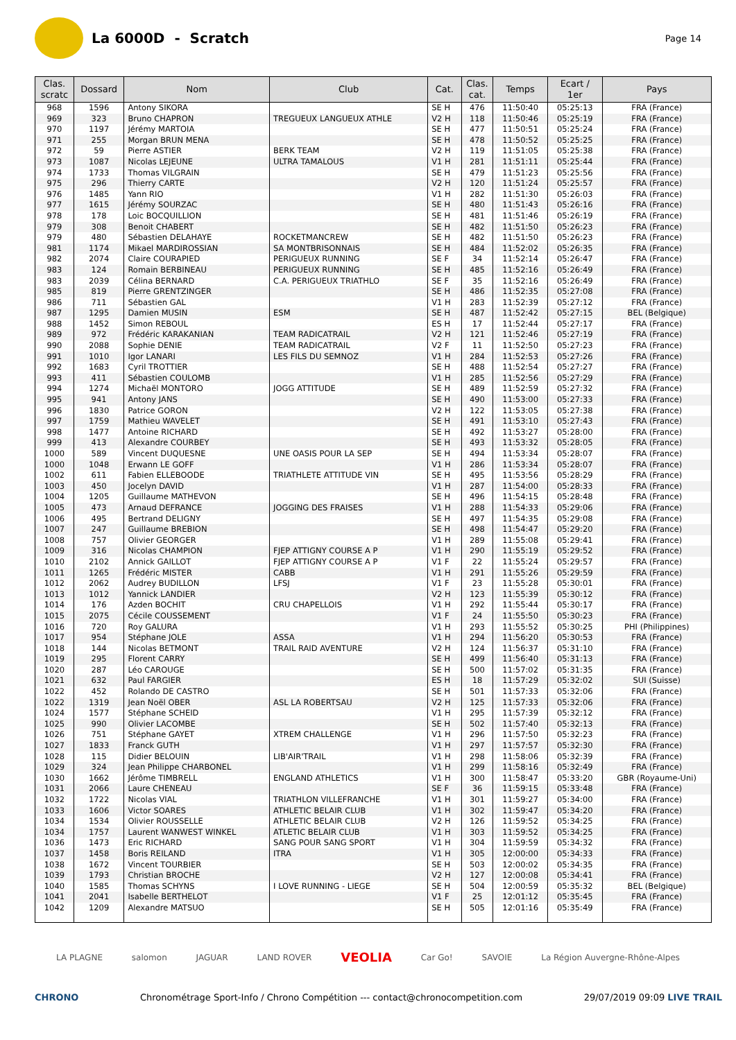La 6000D - Scratch
Page 14
| Clas. scratc | Dossard | Nom | Club | Cat. | Clas. cat. | Temps | Ecart / 1er | Pays |
| --- | --- | --- | --- | --- | --- | --- | --- | --- |
| 968 | 1596 | Antony SIKORA | | SE H | 476 | 11:50:40 | 05:25:13 | FRA (France) |
| 969 | 323 | Bruno CHAPRON | TREGUEUX LANGUEUX ATHLE | V2 H | 118 | 11:50:46 | 05:25:19 | FRA (France) |
| 970 | 1197 | Jérémy MARTOIA | | SE H | 477 | 11:50:51 | 05:25:24 | FRA (France) |
| 971 | 255 | Morgan BRUN MENA | | SE H | 478 | 11:50:52 | 05:25:25 | FRA (France) |
| 972 | 59 | Pierre ASTIER | BERK TEAM | V2 H | 119 | 11:51:05 | 05:25:38 | FRA (France) |
| 973 | 1087 | Nicolas LEJEUNE | ULTRA TAMALOUS | V1 H | 281 | 11:51:11 | 05:25:44 | FRA (France) |
| 974 | 1733 | Thomas VILGRAIN | | SE H | 479 | 11:51:23 | 05:25:56 | FRA (France) |
| 975 | 296 | Thierry CARTE | | V2 H | 120 | 11:51:24 | 05:25:57 | FRA (France) |
| 976 | 1485 | Yann RIO | | V1 H | 282 | 11:51:30 | 05:26:03 | FRA (France) |
| 977 | 1615 | Jérémy SOURZAC | | SE H | 480 | 11:51:43 | 05:26:16 | FRA (France) |
| 978 | 178 | Loic BOCQUILLION | | SE H | 481 | 11:51:46 | 05:26:19 | FRA (France) |
| 979 | 308 | Benoit CHABERT | | SE H | 482 | 11:51:50 | 05:26:23 | FRA (France) |
| 979 | 480 | Sébastien DELAHAYE | ROCKETMANCREW | SE H | 482 | 11:51:50 | 05:26:23 | FRA (France) |
| 981 | 1174 | Mikael MARDIROSSIAN | SA MONTBRISONNAIS | SE H | 484 | 11:52:02 | 05:26:35 | FRA (France) |
| 982 | 2074 | Claire COURAPIED | PERIGUEUX RUNNING | SE F | 34 | 11:52:14 | 05:26:47 | FRA (France) |
| 983 | 124 | Romain BERBINEAU | PERIGUEUX RUNNING | SE H | 485 | 11:52:16 | 05:26:49 | FRA (France) |
| 983 | 2039 | Célina BERNARD | C.A. PERIGUEUX TRIATHLO | SE F | 35 | 11:52:16 | 05:26:49 | FRA (France) |
| 985 | 819 | Pierre GRENTZINGER | | SE H | 486 | 11:52:35 | 05:27:08 | FRA (France) |
| 986 | 711 | Sébastien GAL | | V1 H | 283 | 11:52:39 | 05:27:12 | FRA (France) |
| 987 | 1295 | Damien MUSIN | ESM | SE H | 487 | 11:52:42 | 05:27:15 | BEL (Belgique) |
| 988 | 1452 | Simon REBOUL | | ES H | 17 | 11:52:44 | 05:27:17 | FRA (France) |
| 989 | 972 | Frédéric KARAKANIAN | TEAM RADICATRAIL | V2 H | 121 | 11:52:46 | 05:27:19 | FRA (France) |
| 990 | 2088 | Sophie DENIE | TEAM RADICATRAIL | V2 F | 11 | 11:52:50 | 05:27:23 | FRA (France) |
| 991 | 1010 | Igor LANARI | LES FILS DU SEMNOZ | V1 H | 284 | 11:52:53 | 05:27:26 | FRA (France) |
| 992 | 1683 | Cyril TROTTIER | | SE H | 488 | 11:52:54 | 05:27:27 | FRA (France) |
| 993 | 411 | Sébastien COULOMB | | V1 H | 285 | 11:52:56 | 05:27:29 | FRA (France) |
| 994 | 1274 | Michaël MONTORO | JOGG ATTITUDE | SE H | 489 | 11:52:59 | 05:27:32 | FRA (France) |
| 995 | 941 | Antony JANS | | SE H | 490 | 11:53:00 | 05:27:33 | FRA (France) |
| 996 | 1830 | Patrice GORON | | V2 H | 122 | 11:53:05 | 05:27:38 | FRA (France) |
| 997 | 1759 | Mathieu WAVELET | | SE H | 491 | 11:53:10 | 05:27:43 | FRA (France) |
| 998 | 1477 | Antoine RICHARD | | SE H | 492 | 11:53:27 | 05:28:00 | FRA (France) |
| 999 | 413 | Alexandre COURBEY | | SE H | 493 | 11:53:32 | 05:28:05 | FRA (France) |
| 1000 | 589 | Vincent DUQUESNE | UNE OASIS POUR LA SEP | SE H | 494 | 11:53:34 | 05:28:07 | FRA (France) |
| 1000 | 1048 | Erwann LE GOFF | | V1 H | 286 | 11:53:34 | 05:28:07 | FRA (France) |
| 1002 | 611 | Fabien ELLEBOODE | TRIATHLETE ATTITUDE VIN | SE H | 495 | 11:53:56 | 05:28:29 | FRA (France) |
| 1003 | 450 | Jocelyn DAVID | | V1 H | 287 | 11:54:00 | 05:28:33 | FRA (France) |
| 1004 | 1205 | Guillaume MATHEVON | | SE H | 496 | 11:54:15 | 05:28:48 | FRA (France) |
| 1005 | 473 | Arnaud DEFRANCE | JOGGING DES FRAISES | V1 H | 288 | 11:54:33 | 05:29:06 | FRA (France) |
| 1006 | 495 | Bertrand DELIGNY | | SE H | 497 | 11:54:35 | 05:29:08 | FRA (France) |
| 1007 | 247 | Guillaume BREBION | | SE H | 498 | 11:54:47 | 05:29:20 | FRA (France) |
| 1008 | 757 | Olivier GEORGER | | V1 H | 289 | 11:55:08 | 05:29:41 | FRA (France) |
| 1009 | 316 | Nicolas CHAMPION | FJEP ATTIGNY COURSE A P | V1 H | 290 | 11:55:19 | 05:29:52 | FRA (France) |
| 1010 | 2102 | Annick GAILLOT | FJEP ATTIGNY COURSE A P | V1 F | 22 | 11:55:24 | 05:29:57 | FRA (France) |
| 1011 | 1265 | Frédéric MISTER | CABB | V1 H | 291 | 11:55:26 | 05:29:59 | FRA (France) |
| 1012 | 2062 | Audrey BUDILLON | LFSJ | V1 F | 23 | 11:55:28 | 05:30:01 | FRA (France) |
| 1013 | 1012 | Yannick LANDIER | | V2 H | 123 | 11:55:39 | 05:30:12 | FRA (France) |
| 1014 | 176 | Azden BOCHIT | CRU CHAPELLOIS | V1 H | 292 | 11:55:44 | 05:30:17 | FRA (France) |
| 1015 | 2075 | Cécile COUSSEMENT | | V1 F | 24 | 11:55:50 | 05:30:23 | FRA (France) |
| 1016 | 720 | Roy GALURA | | V1 H | 293 | 11:55:52 | 05:30:25 | PHI (Philippines) |
| 1017 | 954 | Stéphane JOLE | ASSA | V1 H | 294 | 11:56:20 | 05:30:53 | FRA (France) |
| 1018 | 144 | Nicolas BETMONT | TRAIL RAID AVENTURE | V2 H | 124 | 11:56:37 | 05:31:10 | FRA (France) |
| 1019 | 295 | Florent CARRY | | SE H | 499 | 11:56:40 | 05:31:13 | FRA (France) |
| 1020 | 287 | Léo CAROUGE | | SE H | 500 | 11:57:02 | 05:31:35 | FRA (France) |
| 1021 | 632 | Paul FARGIER | | ES H | 18 | 11:57:29 | 05:32:02 | SUI (Suisse) |
| 1022 | 452 | Rolando DE CASTRO | | SE H | 501 | 11:57:33 | 05:32:06 | FRA (France) |
| 1022 | 1319 | Jean Noël OBER | ASL LA ROBERTSAU | V2 H | 125 | 11:57:33 | 05:32:06 | FRA (France) |
| 1024 | 1577 | Stéphane SCHEID | | V1 H | 295 | 11:57:39 | 05:32:12 | FRA (France) |
| 1025 | 990 | Olivier LACOMBE | | SE H | 502 | 11:57:40 | 05:32:13 | FRA (France) |
| 1026 | 751 | Stéphane GAYET | XTREM CHALLENGE | V1 H | 296 | 11:57:50 | 05:32:23 | FRA (France) |
| 1027 | 1833 | Franck GUTH | | V1 H | 297 | 11:57:57 | 05:32:30 | FRA (France) |
| 1028 | 115 | Didier BELOUIN | LIB'AIR'TRAIL | V1 H | 298 | 11:58:06 | 05:32:39 | FRA (France) |
| 1029 | 324 | Jean Philippe CHARBONEL | | V1 H | 299 | 11:58:16 | 05:32:49 | FRA (France) |
| 1030 | 1662 | Jérôme TIMBRELL | ENGLAND ATHLETICS | V1 H | 300 | 11:58:47 | 05:33:20 | GBR (Royaume-Uni) |
| 1031 | 2066 | Laure CHENEAU | | SE F | 36 | 11:59:15 | 05:33:48 | FRA (France) |
| 1032 | 1722 | Nicolas VIAL | TRIATHLON VILLEFRANCHE | V1 H | 301 | 11:59:27 | 05:34:00 | FRA (France) |
| 1033 | 1606 | Victor SOARES | ATHLETIC BELAIR CLUB | V1 H | 302 | 11:59:47 | 05:34:20 | FRA (France) |
| 1034 | 1534 | Olivier ROUSSELLE | ATHLETIC BELAIR CLUB | V2 H | 126 | 11:59:52 | 05:34:25 | FRA (France) |
| 1034 | 1757 | Laurent WANWEST WINKEL | ATLETIC BELAIR CLUB | V1 H | 303 | 11:59:52 | 05:34:25 | FRA (France) |
| 1036 | 1473 | Eric RICHARD | SANG POUR SANG SPORT | V1 H | 304 | 11:59:59 | 05:34:32 | FRA (France) |
| 1037 | 1458 | Boris REILAND | ITRA | V1 H | 305 | 12:00:00 | 05:34:33 | FRA (France) |
| 1038 | 1672 | Vincent TOURBIER | | SE H | 503 | 12:00:02 | 05:34:35 | FRA (France) |
| 1039 | 1793 | Christian BROCHE | | V2 H | 127 | 12:00:08 | 05:34:41 | FRA (France) |
| 1040 | 1585 | Thomas SCHYNS | I LOVE RUNNING - LIEGE | SE H | 504 | 12:00:59 | 05:35:32 | BEL (Belgique) |
| 1041 | 2041 | Isabelle BERTHELOT | | V1 F | 25 | 12:01:12 | 05:35:45 | FRA (France) |
| 1042 | 1209 | Alexandre MATSUO | | SE H | 505 | 12:01:16 | 05:35:49 | FRA (France) |
LA PLAGNE salomon JAGUAR LAND ROVER VEOLIA Car Go! SAVOIE La Région Auvergne-Rhône-Alpes
CHRONO Chronométrage Sport-Info / Chrono Compétition --- contact@chronocompetition.com 29/07/2019 09:09 LIVE TRAIL